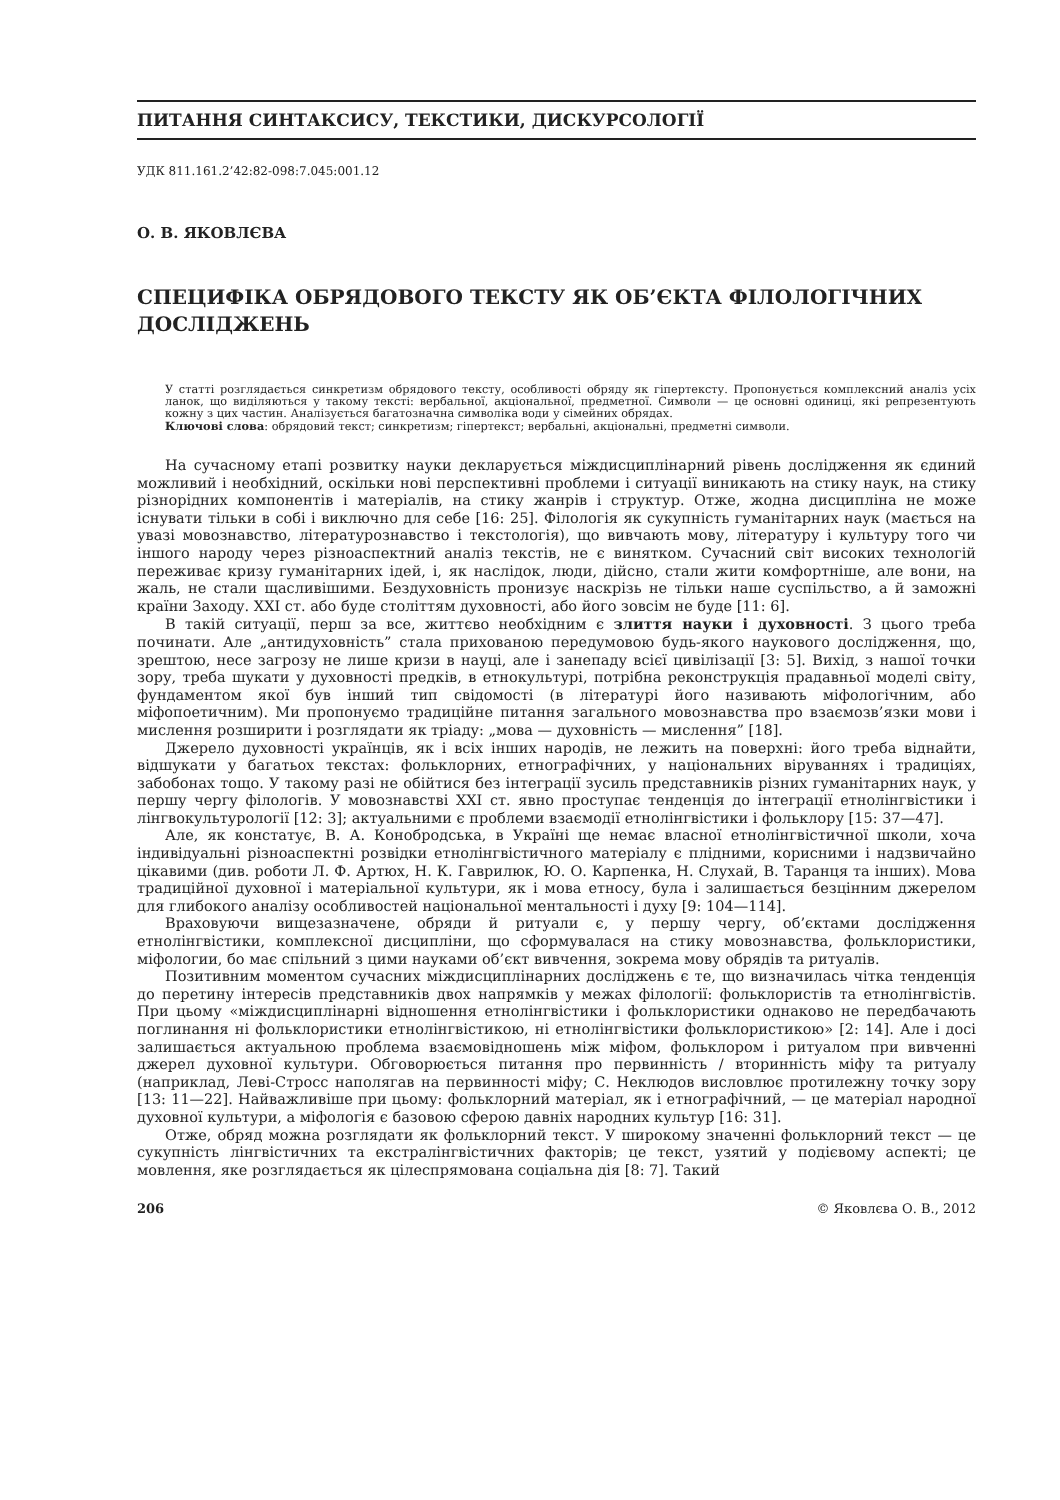ПИТАННЯ СИНТАКСИСУ, ТЕКСТИКИ, ДИСКУРСОЛОГІЇ
УДК 811.161.2’42:82-098:7.045:001.12
О. В. ЯКОВЛЄВА
СПЕЦИФІКА ОБРЯДОВОГО ТЕКСТУ ЯК ОБ’ЄКТА ФІЛОЛОГІЧНИХ ДОСЛІДЖЕНЬ
У статті розглядається синкретизм обрядового тексту, особливості обряду як гіпертексту. Пропонується комплексний аналіз усіх ланок, що виділяються у такому тексті: вербальної, акціональної, предметної. Символи — це основні одиниці, які репрезентують кожну з цих частин. Аналізується багатозначна символіка води у сімейних обрядах.
Ключові слова: обрядовий текст; синкретизм; гіпертекст; вербальні, акціональні, предметні символи.
На сучасному етапі розвитку науки декларується міждисциплінарний рівень дослідження як єдиний можливий і необхідний, оскільки нові перспективні проблеми і ситуації виникають на стику наук, на стику різнорідних компонентів і матеріалів, на стику жанрів і структур. Отже, жодна дисципліна не може існувати тільки в собі і виключно для себе [16: 25]. Філологія як сукупність гуманітарних наук (мається на увазі мовознавство, літературознавство і текстологія), що вивчають мову, літературу і культуру того чи іншого народу через різноаспектний аналіз текстів, не є винятком. Сучасний світ високих технологій переживає кризу гуманітарних ідей, і, як наслідок, люди, дійсно, стали жити комфортніше, але вони, на жаль, не стали щасливішими. Бездуховність пронизує наскрізь не тільки наше суспільство, а й заможні країни Заходу. XXI ст. або буде століттям духовності, або його зовсім не буде [11: 6].
В такій ситуації, перш за все, життєво необхідним є злиття науки і духовності. З цього треба починати. Але „антидуховність” стала прихованою передумовою будь-якого наукового дослідження, що, зрештою, несе загрозу не лише кризи в науці, але і занепаду всієї цивілізації [3: 5]. Вихід, з нашої точки зору, треба шукати у духовності предків, в етнокультурі, потрібна реконструкція прадавньої моделі світу, фундаментом якої був інший тип свідомості (в літературі його називають міфологічним, або міфопоетичним). Ми пропонуємо традиційне питання загального мовознавства про взаємозв’язки мови і мислення розширити і розглядати як тріаду: „мова — духовність — мислення” [18].
Джерело духовності українців, як і всіх інших народів, не лежить на поверхні: його треба віднайти, відшукати у багатьох текстах: фольклорних, етнографічних, у національних віруваннях і традиціях, забобонах тощо. У такому разі не обійтися без інтеграції зусиль представників різних гуманітарних наук, у першу чергу філологів. У мовознавстві XXI ст. явно проступає тенденція до інтеграції етнолінгвістики і лінгвокультурології [12: 3]; актуальними є проблеми взаємодії етнолінгвістики і фольклору [15: 37—47].
Але, як констатує, В. А. Конобродська, в Україні ще немає власної етнолінгвістичної школи, хоча індивідуальні різноаспектні розвідки етнолінгвістичного матеріалу є плідними, корисними і надзвичайно цікавими (див. роботи Л. Ф. Артюх, Н. К. Гаврилюк, Ю. О. Карпенка, Н. Слухай, В. Таранця та інших). Мова традиційної духовної і матеріальної культури, як і мова етносу, була і залишається безцінним джерелом для глибокого аналізу особливостей національної ментальності і духу [9: 104—114].
Враховуючи вищезазначене, обряди й ритуали є, у першу чергу, об’єктами дослідження етнолінгвістики, комплексної дисципліни, що сформувалася на стику мовознавства, фольклористики, міфологии, бо має спільний з цими науками об’єкт вивчення, зокрема мову обрядів та ритуалів.
Позитивним моментом сучасних міждисциплінарних досліджень є те, що визначилась чітка тенденція до перетину інтересів представників двох напрямків у межах філології: фольклористів та етнолінгвістів. При цьому «міждисциплінарні відношення етнолінгвістики і фольклористики однаково не передбачають поглинання ні фольклористики етнолінгвістикою, ні етнолінгвістики фольклористикою» [2: 14]. Але і досі залишається актуальною проблема взаємовідношень між міфом, фольклором і ритуалом при вивченні джерел духовної культури. Обговорюється питання про первинність / вторинність міфу та ритуалу (наприклад, Леві-Стросс наполягав на первинності міфу; С. Неклюдов висловлює протилежну точку зору [13: 11—22]. Найважливіше при цьому: фольклорний матеріал, як і етнографічний, — це матеріал народної духовної культури, а міфологія є базовою сферою давніх народних культур [16: 31].
Отже, обряд можна розглядати як фольклорний текст. У широкому значенні фольклорний текст — це сукупність лінгвістичних та екстралінгвістичних факторів; це текст, узятий у подієвому аспекті; це мовлення, яке розглядається як цілеспрямована соціальна дія [8: 7]. Такий
206 © Яковлєва О. В., 2012